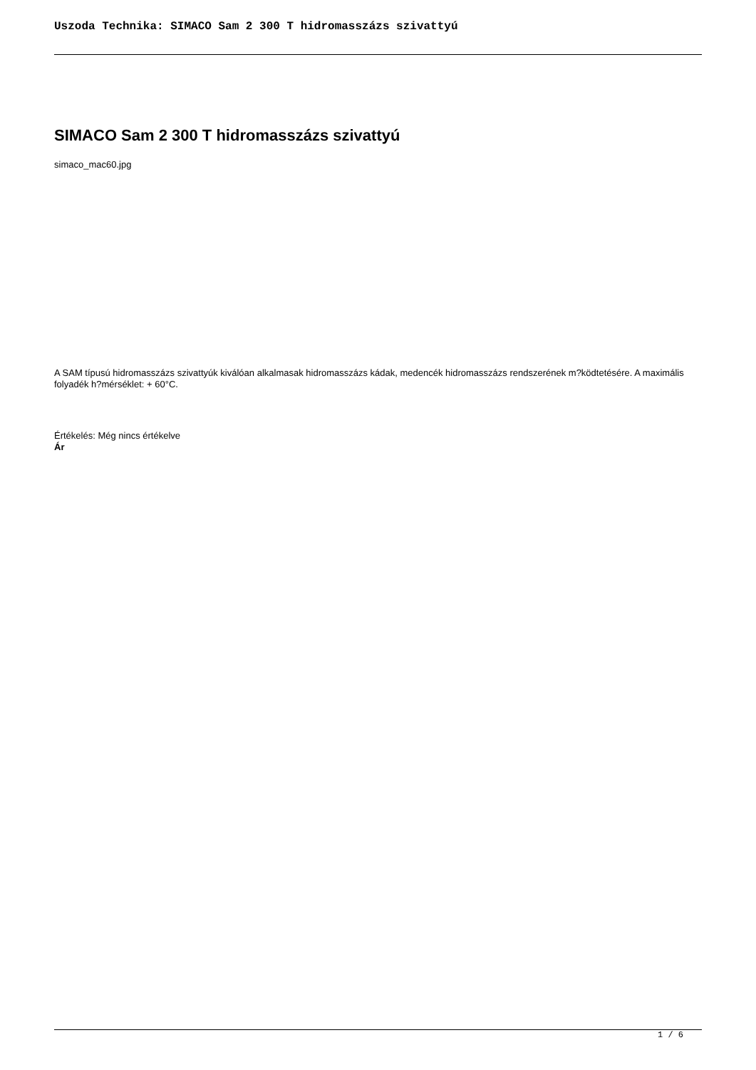Uszoda Technika: SIMACO Sam 2 300 T hidromasszázs szivattyú
SIMACO Sam 2 300 T hidromasszázs szivattyú
simaco_mac60.jpg
A SAM típusú hidromasszázs szivattyúk kiválóan alkalmasak hidromasszázs kádak, medencék hidromasszázs rendszerének m?ködtetésére. A maximális folyadék h?mérséklet: + 60°C.
Értékelés: Még nincs értékelve
Ár
1 / 6